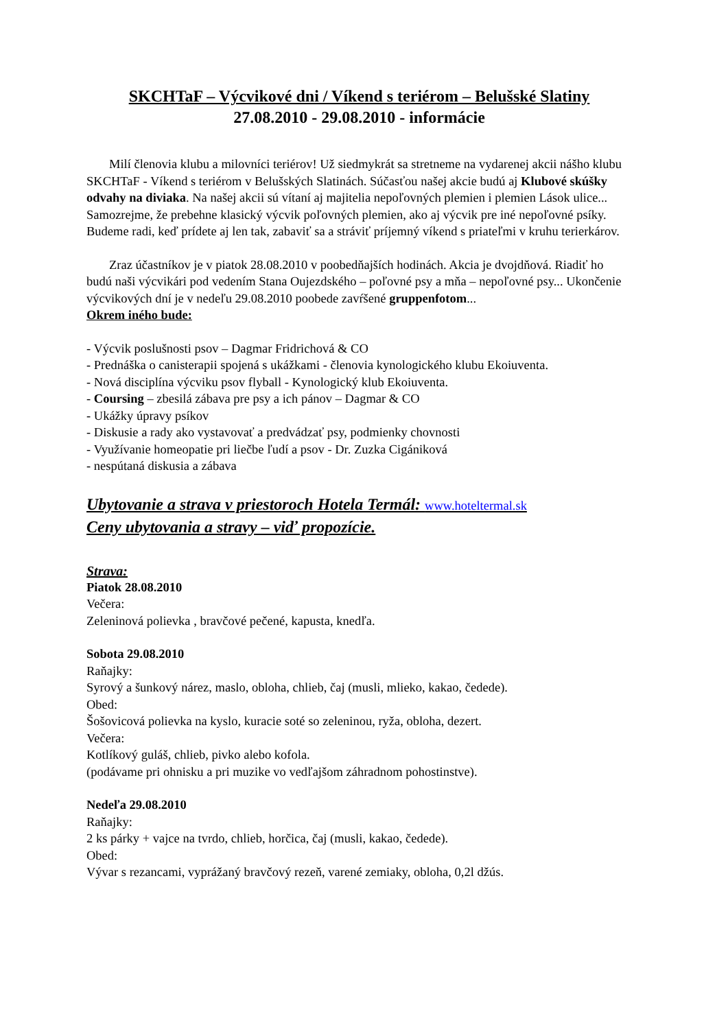SKCHTaF – Výcvikové dni / Víkend s teriérom – Belušské Slatiny
27.08.2010 - 29.08.2010 - informácie
Milí členovia klubu a milovníci teriérov! Už siedmykrát sa stretneme na vydarenej akcii nášho klubu SKCHTaF - Víkend s teriérom v Belušských Slatinách. Súčasťou našej akcie budú aj Klubové skúšky odvahy na diviaka. Na našej akcii sú vítaní aj majitelia nepoľovných plemien i plemien Lások ulice... Samozrejme, že prebehne klasický výcvik poľovných plemien, ako aj výcvik pre iné nepoľovné psíky. Budeme radi, keď prídete aj len tak, zabaviť sa a stráviť príjemný víkend s priateľmi v kruhu terierkárov.
Zraz účastníkov je v piatok 28.08.2010 v poobedňajších hodinách. Akcia je dvojdňová. Riadiť ho budú naši výcvikári pod vedením Stana Oujezdského – poľovné psy a mňa – nepoľovné psy... Ukončenie výcvikových dní je v nedeľu 29.08.2010 poobede zavŕšené gruppenfotom...
Okrem iného bude:
- Výcvik poslušnosti psov – Dagmar Fridrichová & CO
- Prednáška o canisterapii spojená s ukážkami - členovia kynologického klubu Ekoiuventa.
- Nová disciplína výcviku psov flyball - Kynologický klub Ekoiuventa.
- Coursing – zbesilá zábava pre psy a ich pánov – Dagmar & CO
- Ukážky úpravy psíkov
- Diskusie a rady ako vystavovať a predvádzať psy, podmienky chovnosti
- Využívanie homeopatie pri liečbe ľudí a psov - Dr. Zuzka Cigániková
- nespútaná diskusia a zábava
Ubytovanie a strava v priestoroch Hotela Termál: www.hoteltermal.sk
Ceny ubytovania a stravy – viď propozície.
Strava:
Piatok 28.08.2010
Večera:
Zeleninová polievka , bravčové pečené, kapusta, knedľa.
Sobota 29.08.2010
Raňajky:
Syrový a šunkový nárez, maslo, obloha, chlieb, čaj (musli, mlieko, kakao, čedede).
Obed:
Šošovicová polievka na kyslo, kuracie soté so zeleninou, ryža, obloha, dezert.
Večera:
Kotlíkový guláš, chlieb, pivko alebo kofola.
(podávame pri ohnisku a pri muzike vo vedľajšom záhradnom pohostinstve).
Nedeľa 29.08.2010
Raňajky:
2 ks párky + vajce na tvrdo, chlieb, horčica, čaj (musli, kakao, čedede).
Obed:
Vývar s rezancami, vyprážaný bravčový rezeň, varené zemiaky, obloha, 0,2l džús.